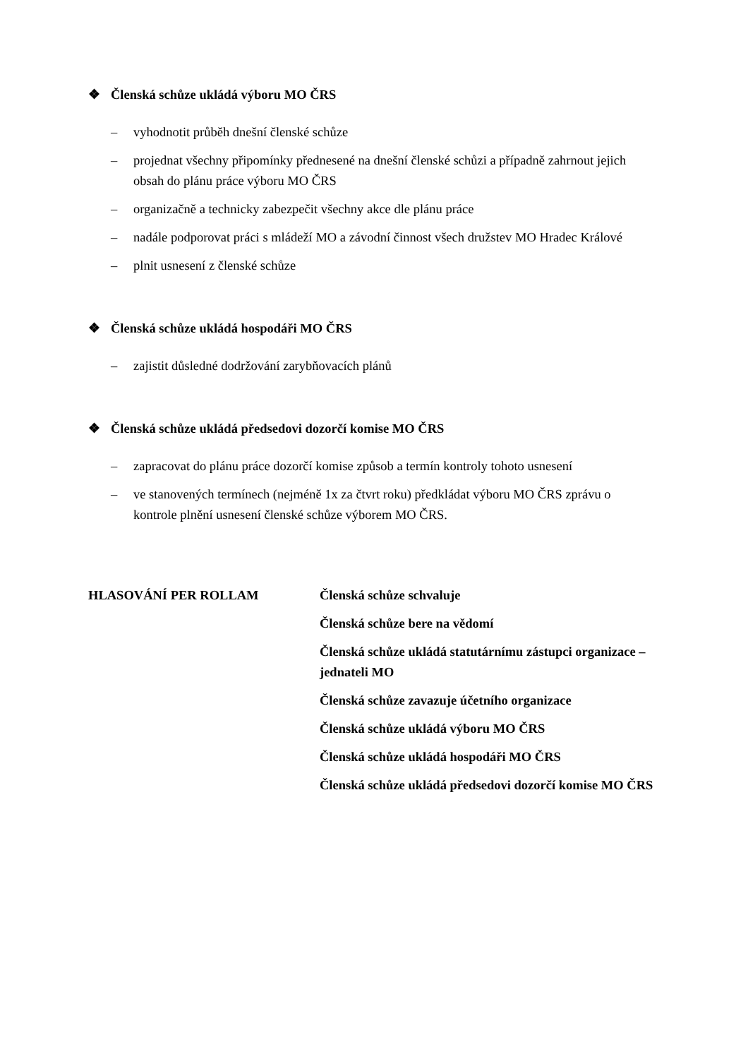❖ Členská schůze ukládá výboru MO ČRS
– vyhodnotit průběh dnešní členské schůze
– projednat všechny připomínky přednesené na dnešní členské schůzi a případně zahrnout jejich obsah do plánu práce výboru MO ČRS
– organizačně a technicky zabezpečit všechny akce dle plánu práce
– nadále podporovat práci s mládeží MO a závodní činnost všech družstev MO Hradec Králové
– plnit usnesení z členské schůze
❖ Členská schůze ukládá hospodáři MO ČRS
– zajistit důsledné dodržování zarybňovacích plánů
❖ Členská schůze ukládá předsedovi dozorčí komise MO ČRS
– zapracovat do plánu práce dozorčí komise způsob a termín kontroly tohoto usnesení
– ve stanovených termínech (nejméně 1x za čtvrt roku) předkládat výboru MO ČRS zprávu o kontrole plnění usnesení členské schůze výborem MO ČRS.
HLASOVÁNÍ PER ROLLAM Členská schůze schvaluje
Členská schůze bere na vědomí
Členská schůze ukládá statutárnímu zástupci organizace – jednateli MO
Členská schůze zavazuje účetního organizace
Členská schůze ukládá výboru MO ČRS
Členská schůze ukládá hospodáři MO ČRS
Členská schůze ukládá předsedovi dozorčí komise MO ČRS